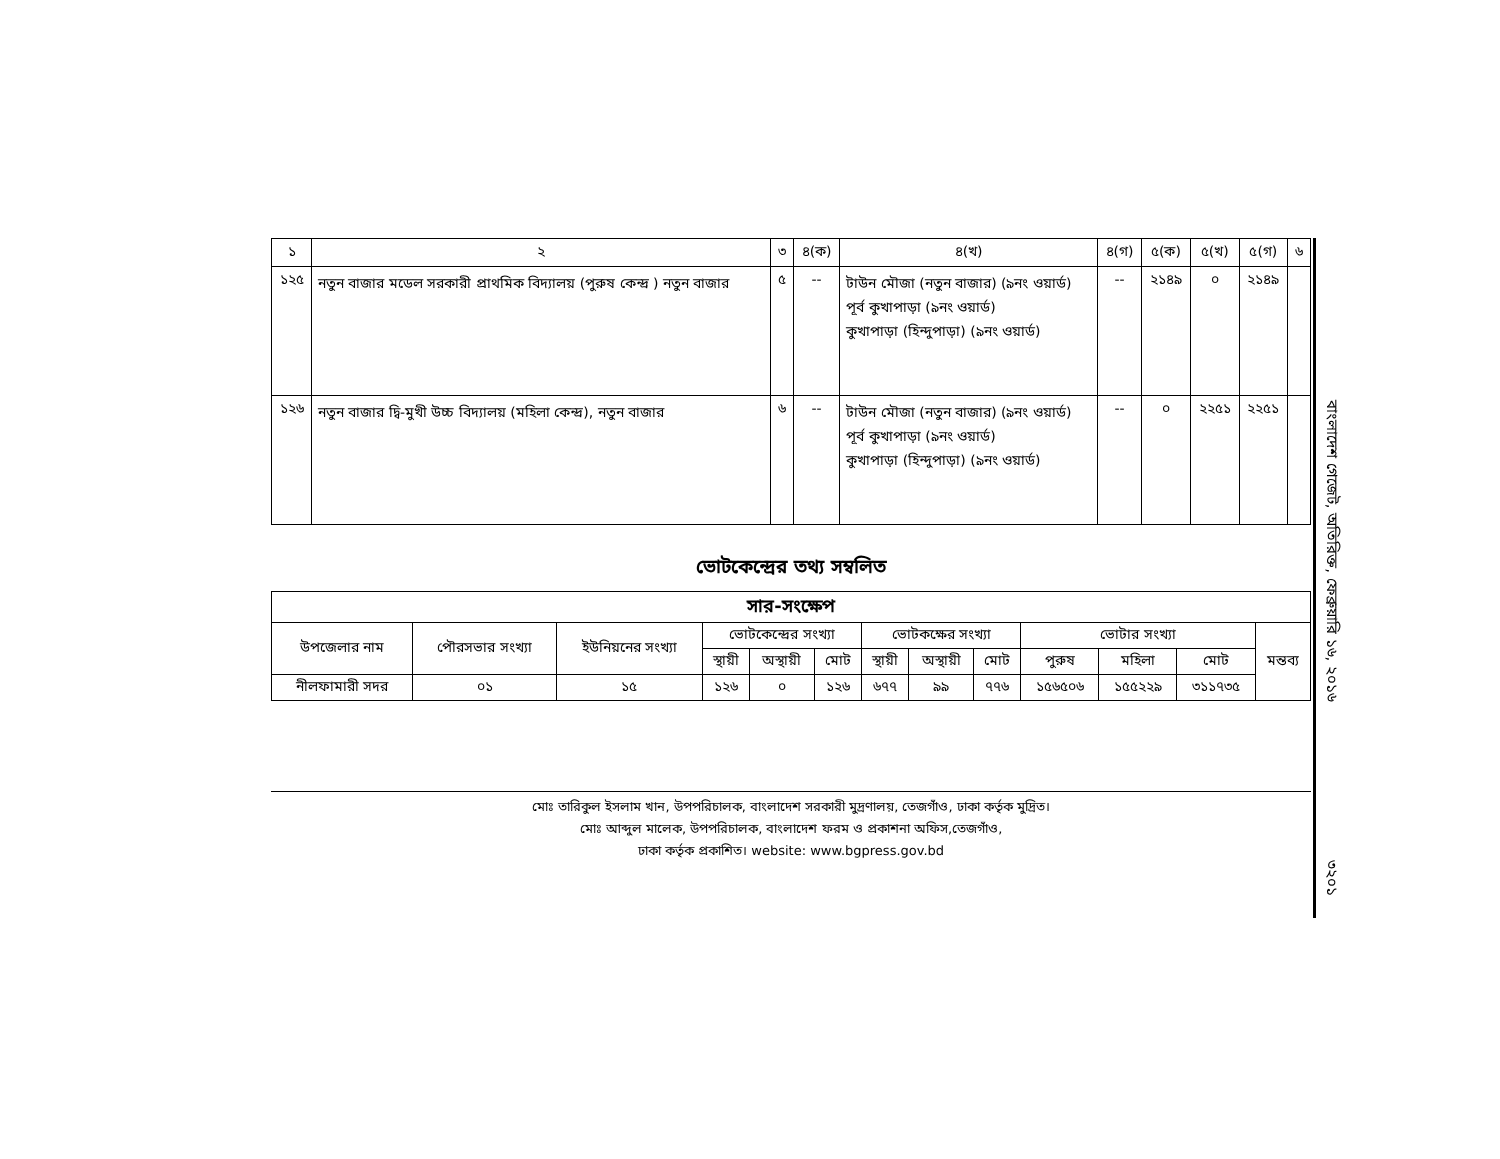| ১ | ২ | ৩ | ৪(ক) | ৪(খ) | ৪(গ) | ৫(ক) | ৫(খ) | ৫(গ) | ৬ |
| --- | --- | --- | --- | --- | --- | --- | --- | --- | --- |
| ১২৫ | নতুন বাজার মডেল সরকারী প্রাথমিক বিদ্যালয় (পুরুষ কেন্দ্র ) নতুন বাজার | ৫ | -- | টাউন মৌজা (নতুন বাজার) (৯নং ওয়ার্ড) পূর্ব কুখাপাড়া (৯নং ওয়ার্ড) কুখাপাড়া (হিন্দুপাড়া) (৯নং ওয়ার্ড) | -- | ২১৪৯ | ০ | ২১৪৯ | |
| ১২৬ | নতুন বাজার দ্বি-মুখী উচ্চ বিদ্যালয় (মহিলা কেন্দ্র), নতুন বাজার | ৬ | -- | টাউন মৌজা (নতুন বাজার) (৯নং ওয়ার্ড) পূর্ব কুখাপাড়া (৯নং ওয়ার্ড) কুখাপাড়া (হিন্দুপাড়া) (৯নং ওয়ার্ড) | -- | ০ | ২২৫১ | ২২৫১ | |
ভোটকেন্দ্রের তথ্য সম্বলিত
| সার-সংক্ষেপ | | | | | | | | | | | | |
| --- | --- | --- | --- | --- | --- | --- | --- | --- | --- | --- | --- | --- |
| উপজেলার নাম | পৌরসভার সংখ্যা | ইউনিয়নের সংখ্যা | ভোটকেন্দ্রের সংখ্যা | | | ভোটকক্ষের সংখ্যা | | | ভোটার সংখ্যা | | | মন্তব্য |
| | | | স্থায়ী | অস্থায়ী | মোট | স্থায়ী | অস্থায়ী | মোট | পুরুষ | মহিলা | মোট | |
| নীলফামারী সদর | ০১ | ১৫ | ১২৬ | ০ | ১২৬ | ৬৭৭ | ৯৯ | ৭৭৬ | ১৫৬৫০৬ | ১৫৫২২৯ | ৩১১৭৩৫ | |
মোঃ তারিকুল ইসলাম খান, উপপরিচালক, বাংলাদেশ সরকারী মুদ্রণালয়, তেজগাঁও, ঢাকা কর্তৃক মুদ্রিত।
মোঃ আব্দুল মালেক, উপপরিচালক, বাংলাদেশ ফরম ও প্রকাশনা অফিস,তেজগাঁও,
ঢাকা কর্তৃক প্রকাশিত। website: www.bgpress.gov.bd
বাংলাদেশ গেজেট, অতিরিক্ত, ফেব্রুয়ারি ১৬, ২০১৬
৩২০১